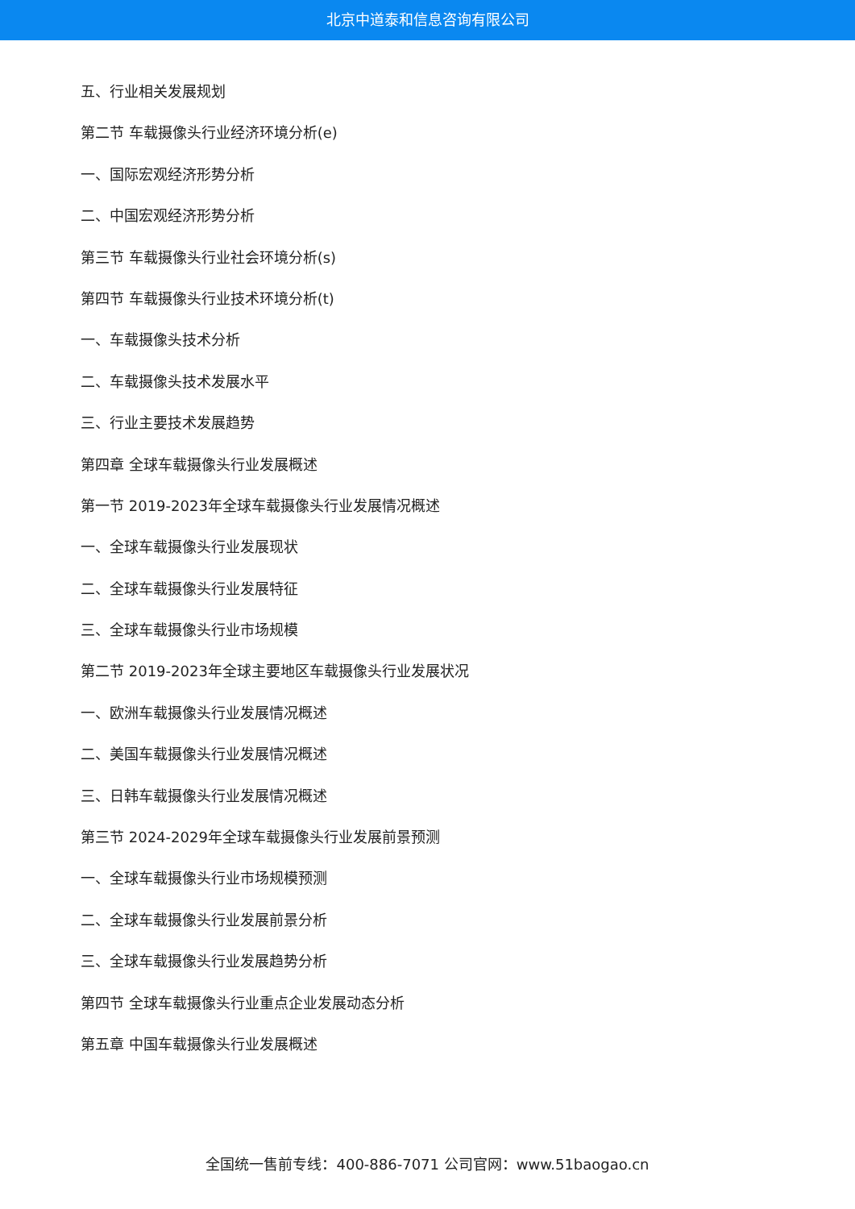北京中道泰和信息咨询有限公司
五、行业相关发展规划
第二节 车载摄像头行业经济环境分析(e)
一、国际宏观经济形势分析
二、中国宏观经济形势分析
第三节 车载摄像头行业社会环境分析(s)
第四节 车载摄像头行业技术环境分析(t)
一、车载摄像头技术分析
二、车载摄像头技术发展水平
三、行业主要技术发展趋势
第四章 全球车载摄像头行业发展概述
第一节 2019-2023年全球车载摄像头行业发展情况概述
一、全球车载摄像头行业发展现状
二、全球车载摄像头行业发展特征
三、全球车载摄像头行业市场规模
第二节 2019-2023年全球主要地区车载摄像头行业发展状况
一、欧洲车载摄像头行业发展情况概述
二、美国车载摄像头行业发展情况概述
三、日韩车载摄像头行业发展情况概述
第三节 2024-2029年全球车载摄像头行业发展前景预测
一、全球车载摄像头行业市场规模预测
二、全球车载摄像头行业发展前景分析
三、全球车载摄像头行业发展趋势分析
第四节 全球车载摄像头行业重点企业发展动态分析
第五章 中国车载摄像头行业发展概述
全国统一售前专线：400-886-7071 公司官网：www.51baogao.cn